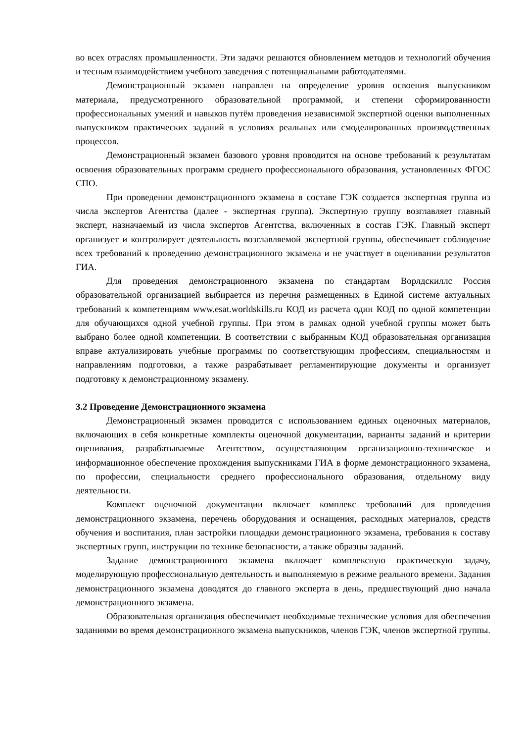во всех отраслях промышленности. Эти задачи решаются обновлением методов и технологий обучения и тесным взаимодействием учебного заведения с потенциальными работодателями.
Демонстрационный экзамен направлен на определение уровня освоения выпускником материала, предусмотренного образовательной программой, и степени сформированности профессиональных умений и навыков путём проведения независимой экспертной оценки выполненных выпускником практических заданий в условиях реальных или смоделированных производственных процессов.
Демонстрационный экзамен базового уровня проводится на основе требований к результатам освоения образовательных программ среднего профессионального образования, установленных ФГОС СПО.
При проведении демонстрационного экзамена в составе ГЭК создается экспертная группа из числа экспертов Агентства (далее - экспертная группа). Экспертную группу возглавляет главный эксперт, назначаемый из числа экспертов Агентства, включенных в состав ГЭК. Главный эксперт организует и контролирует деятельность возглавляемой экспертной группы, обеспечивает соблюдение всех требований к проведению демонстрационного экзамена и не участвует в оценивании результатов ГИА.
Для проведения демонстрационного экзамена по стандартам Ворлдскиллс Россия образовательной организацией выбирается из перечня размещенных в Единой системе актуальных требований к компетенциям www.esat.worldskills.ru КОД из расчета один КОД по одной компетенции для обучающихся одной учебной группы. При этом в рамках одной учебной группы может быть выбрано более одной компетенции. В соответствии с выбранным КОД образовательная организация вправе актуализировать учебные программы по соответствующим профессиям, специальностям и направлениям подготовки, а также разрабатывает регламентирующие документы и организует подготовку к демонстрационному экзамену.
3.2 Проведение Демонстрационного экзамена
Демонстрационный экзамен проводится с использованием единых оценочных материалов, включающих в себя конкретные комплекты оценочной документации, варианты заданий и критерии оценивания, разрабатываемые Агентством, осуществляющим организационно-техническое и информационное обеспечение прохождения выпускниками ГИА в форме демонстрационного экзамена, по профессии, специальности среднего профессионального образования, отдельному виду деятельности.
Комплект оценочной документации включает комплекс требований для проведения демонстрационного экзамена, перечень оборудования и оснащения, расходных материалов, средств обучения и воспитания, план застройки площадки демонстрационного экзамена, требования к составу экспертных групп, инструкции по технике безопасности, а также образцы заданий.
Задание демонстрационного экзамена включает комплексную практическую задачу, моделирующую профессиональную деятельность и выполняемую в режиме реального времени. Задания демонстрационного экзамена доводятся до главного эксперта в день, предшествующий дню начала демонстрационного экзамена.
Образовательная организация обеспечивает необходимые технические условия для обеспечения заданиями во время демонстрационного экзамена выпускников, членов ГЭК, членов экспертной группы.